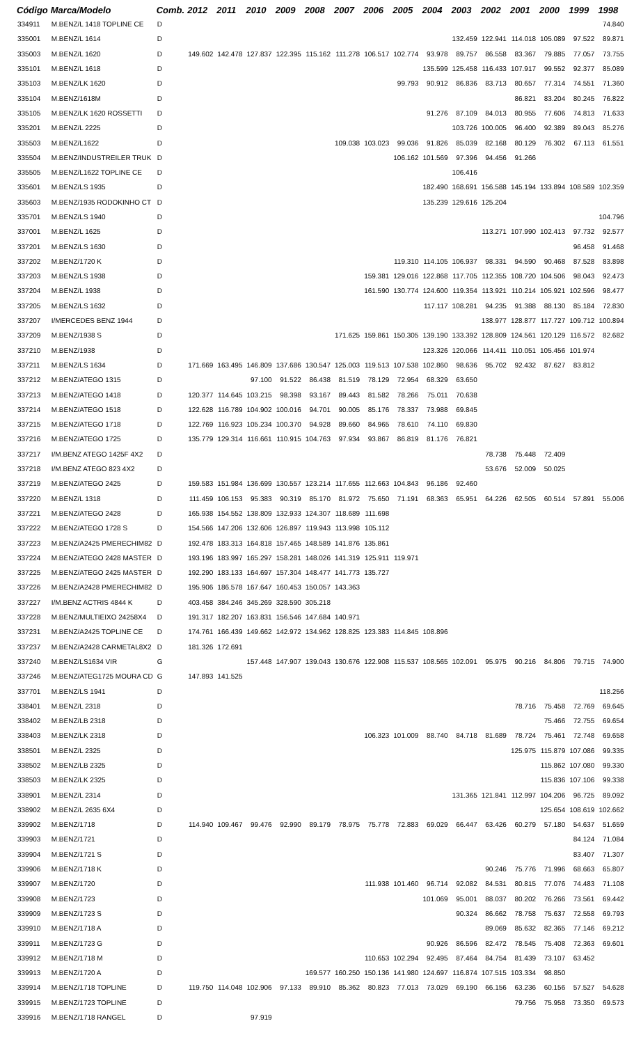| Código | Marca/Modelo | Comb. | 2012 | 2011 | 2010 | 2009 | 2008 | 2007 | 2006 | 2005 | 2004 | 2003 | 2002 | 2001 | 2000 | 1999 | 1998 |
| --- | --- | --- | --- | --- | --- | --- | --- | --- | --- | --- | --- | --- | --- | --- | --- | --- | --- |
| 334911 | M.BENZ/L 1418 TOPLINE CE | D | | | | | | | | | | | | | | | 74.840 |
| 335001 | M.BENZ/L 1614 | D | | | | | | | | | | 132.459 | 122.941 | 114.018 | 105.089 | 97.522 | 89.871 |
| 335003 | M.BENZ/L 1620 | D | 149.602 | 142.478 | 127.837 | 122.395 | 115.162 | 111.278 | 106.517 | 102.774 | 93.978 | 89.757 | 86.558 | 83.367 | 79.885 | 77.057 | 73.755 |
| 335101 | M.BENZ/L 1618 | D | | | | | | | | | 135.599 | 125.458 | 116.433 | 107.917 | 99.552 | 92.377 | 85.089 |
| 335103 | M.BENZ/LK 1620 | D | | | | | | | | 99.793 | 90.912 | 86.836 | 83.713 | 80.657 | 77.314 | 74.551 | 71.360 |
| 335104 | M.BENZ/1618M | D | | | | | | | | | | | | 86.821 | 83.204 | 80.245 | 76.822 |
| 335105 | M.BENZ/LK 1620 ROSSETTI | D | | | | | | | | | 91.276 | 87.109 | 84.013 | 80.955 | 77.606 | 74.813 | 71.633 |
| 335201 | M.BENZ/L 2225 | D | | | | | | | | | | 103.726 | 100.005 | 96.400 | 92.389 | 89.043 | 85.276 |
| 335503 | M.BENZ/L1622 | D | | | | | | 109.038 | 103.023 | 99.036 | 91.826 | 85.039 | 82.168 | 80.129 | 76.302 | 67.113 | 61.551 |
| 335504 | M.BENZ/INDUSTREILER TRUK | D | | | | | | | | 106.162 | 101.569 | 97.396 | 94.456 | 91.266 | | | |
| 335505 | M.BENZ/L1622 TOPLINE CE | D | | | | | | | | | | 106.416 | | | | | |
| 335601 | M.BENZ/LS 1935 | D | | | | | | | | | 182.490 | 168.691 | 156.588 | 145.194 | 133.894 | 108.589 | 102.359 |
| 335603 | M.BENZ/1935 RODOKINHO CT | D | | | | | | | | | 135.239 | 129.616 | 125.204 | | | | |
| 335701 | M.BENZ/LS 1940 | D | | | | | | | | | | | | | | | 104.796 |
| 337001 | M.BENZ/L 1625 | D | | | | | | | | | | | 113.271 | 107.990 | 102.413 | 97.732 | 92.577 |
| 337201 | M.BENZ/LS 1630 | D | | | | | | | | | | | | | | 96.458 | 91.468 |
| 337202 | M.BENZ/1720 K | D | | | | | | | | 119.310 | 114.105 | 106.937 | 98.331 | 94.590 | 90.468 | 87.528 | 83.898 |
| 337203 | M.BENZ/LS 1938 | D | | | | | | | 159.381 | 129.016 | 122.868 | 117.705 | 112.355 | 108.720 | 104.506 | 98.043 | 92.473 |
| 337204 | M.BENZ/L 1938 | D | | | | | | | 161.590 | 130.774 | 124.600 | 119.354 | 113.921 | 110.214 | 105.921 | 102.596 | 98.477 |
| 337205 | M.BENZ/LS 1632 | D | | | | | | | | | 117.117 | 108.281 | 94.235 | 91.388 | 88.130 | 85.184 | 72.830 |
| 337207 | I/MERCEDES BENZ 1944 | D | | | | | | | | | | | 138.977 | 128.877 | 117.727 | 109.712 | 100.894 |
| 337209 | M.BENZ/1938 S | D | | | | | | 171.625 | 159.861 | 150.305 | 139.190 | 133.392 | 128.809 | 124.561 | 120.129 | 116.572 | 82.682 |
| 337210 | M.BENZ/1938 | D | | | | | | | | | 123.326 | 120.066 | 114.411 | 110.051 | 105.456 | 101.974 | |
| 337211 | M.BENZ/LS 1634 | D | 171.669 | 163.495 | 146.809 | 137.686 | 130.547 | 125.003 | 119.513 | 107.538 | 102.860 | 98.636 | 95.702 | 92.432 | 87.627 | 83.812 | |
| 337212 | M.BENZ/ATEGO 1315 | D | | | 97.100 | 91.522 | 86.438 | 81.519 | 78.129 | 72.954 | 68.329 | 63.650 | | | | | |
| 337213 | M.BENZ/ATEGO 1418 | D | 120.377 | 114.645 | 103.215 | 98.398 | 93.167 | 89.443 | 81.582 | 78.266 | 75.011 | 70.638 | | | | | |
| 337214 | M.BENZ/ATEGO 1518 | D | 122.628 | 116.789 | 104.902 | 100.016 | 94.701 | 90.005 | 85.176 | 78.337 | 73.988 | 69.845 | | | | | |
| 337215 | M.BENZ/ATEGO 1718 | D | 122.769 | 116.923 | 105.234 | 100.370 | 94.928 | 89.660 | 84.965 | 78.610 | 74.110 | 69.830 | | | | | |
| 337216 | M.BENZ/ATEGO 1725 | D | 135.779 | 129.314 | 116.661 | 110.915 | 104.763 | 97.934 | 93.867 | 86.819 | 81.176 | 76.821 | | | | | |
| 337217 | I/M.BENZ ATEGO 1425F 4X2 | D | | | | | | | | | | | 78.738 | 75.448 | 72.409 | | |
| 337218 | I/M.BENZ ATEGO 823 4X2 | D | | | | | | | | | | | 53.676 | 52.009 | 50.025 | | |
| 337219 | M.BENZ/ATEGO 2425 | D | 159.583 | 151.984 | 136.699 | 130.557 | 123.214 | 117.655 | 112.663 | 104.843 | 96.186 | 92.460 | | | | | |
| 337220 | M.BENZ/L 1318 | D | 111.459 | 106.153 | 95.383 | 90.319 | 85.170 | 81.972 | 75.650 | 71.191 | 68.363 | 65.951 | 64.226 | 62.505 | 60.514 | 57.891 | 55.006 |
| 337221 | M.BENZ/ATEGO 2428 | D | 165.938 | 154.552 | 138.809 | 132.933 | 124.307 | 118.689 | 111.698 | | | | | | | | |
| 337222 | M.BENZ/ATEGO 1728 S | D | 154.566 | 147.206 | 132.606 | 126.897 | 119.943 | 113.998 | 105.112 | | | | | | | | |
| 337223 | M.BENZ/A2425 PMERECHIM82 | D | 192.478 | 183.313 | 164.818 | 157.465 | 148.589 | 141.876 | 135.861 | | | | | | | | |
| 337224 | M.BENZ/ATEGO 2428 MASTER | D | 193.196 | 183.997 | 165.297 | 158.281 | 148.026 | 141.319 | 125.911 | 119.971 | | | | | | | |
| 337225 | M.BENZ/ATEGO 2425 MASTER | D | 192.290 | 183.133 | 164.697 | 157.304 | 148.477 | 141.773 | 135.727 | | | | | | | | |
| 337226 | M.BENZ/A2428 PMERECHIM82 | D | 195.906 | 186.578 | 167.647 | 160.453 | 150.057 | 143.363 | | | | | | | | | |
| 337227 | I/M.BENZ ACTRIS 4844 K | D | 403.458 | 384.246 | 345.269 | 328.590 | 305.218 | | | | | | | | | | |
| 337228 | M.BENZ/MULTIEIXO 24258X4 | D | 191.317 | 182.207 | 163.831 | 156.546 | 147.684 | 140.971 | | | | | | | | | |
| 337231 | M.BENZ/A2425 TOPLINE CE | D | 174.761 | 166.439 | 149.662 | 142.972 | 134.962 | 128.825 | 123.383 | 114.845 | 108.896 | | | | | | |
| 337237 | M.BENZ/A2428 CARMETAL8X2 | D | 181.326 | 172.691 | | | | | | | | | | | | | |
| 337240 | M.BENZ/LS1634 VIR | G | | | 157.448 | 147.907 | 139.043 | 130.676 | 122.908 | 115.537 | 108.565 | 102.091 | 95.975 | 90.216 | 84.806 | 79.715 | 74.900 |
| 337246 | M.BENZ/ATEG1725 MOURA CD | G | 147.893 | 141.525 | | | | | | | | | | | | | |
| 337701 | M.BENZ/LS 1941 | D | | | | | | | | | | | | | | | 118.256 |
| 338401 | M.BENZ/L 2318 | D | | | | | | | | | | | | 78.716 | 75.458 | 72.769 | 69.645 |
| 338402 | M.BENZ/LB 2318 | D | | | | | | | | | | | | | 75.466 | 72.755 | 69.654 |
| 338403 | M.BENZ/LK 2318 | D | | | | | | | 106.323 | 101.009 | 88.740 | 84.718 | 81.689 | 78.724 | 75.461 | 72.748 | 69.658 |
| 338501 | M.BENZ/L 2325 | D | | | | | | | | | | | | 125.975 | 115.879 | 107.086 | 99.335 |
| 338502 | M.BENZ/LB 2325 | D | | | | | | | | | | | | | 115.862 | 107.080 | 99.330 |
| 338503 | M.BENZ/LK 2325 | D | | | | | | | | | | | | | 115.836 | 107.106 | 99.338 |
| 338901 | M.BENZ/L 2314 | D | | | | | | | | | | 131.365 | 121.841 | 112.997 | 104.206 | 96.725 | 89.092 |
| 338902 | M.BENZ/L 2635 6X4 | D | | | | | | | | | | | | | 125.654 | 108.619 | 102.662 |
| 339902 | M.BENZ/1718 | D | 114.940 | 109.467 | 99.476 | 92.990 | 89.179 | 78.975 | 75.778 | 72.883 | 69.029 | 66.447 | 63.426 | 60.279 | 57.180 | 54.637 | 51.659 |
| 339903 | M.BENZ/1721 | D | | | | | | | | | | | | | | 84.124 | 71.084 |
| 339904 | M.BENZ/1721 S | D | | | | | | | | | | | | | | 83.407 | 71.307 |
| 339906 | M.BENZ/1718 K | D | | | | | | | | | | | 90.246 | 75.776 | 71.996 | 68.663 | 65.807 |
| 339907 | M.BENZ/1720 | D | | | | | | | 111.938 | 101.460 | 96.714 | 92.082 | 84.531 | 80.815 | 77.076 | 74.483 | 71.108 |
| 339908 | M.BENZ/1723 | D | | | | | | | | | 101.069 | 95.001 | 88.037 | 80.202 | 76.266 | 73.561 | 69.442 |
| 339909 | M.BENZ/1723 S | D | | | | | | | | | | 90.324 | 86.662 | 78.758 | 75.637 | 72.558 | 69.793 |
| 339910 | M.BENZ/1718 A | D | | | | | | | | | | | 89.069 | 85.632 | 82.365 | 77.146 | 69.212 |
| 339911 | M.BENZ/1723 G | D | | | | | | | | | 90.926 | 86.596 | 82.472 | 78.545 | 75.408 | 72.363 | 69.601 |
| 339912 | M.BENZ/1718 M | D | | | | | | | 110.653 | 102.294 | 92.495 | 87.464 | 84.754 | 81.439 | 73.107 | 63.452 | |
| 339913 | M.BENZ/1720 A | D | | | | | 169.577 | 160.250 | 150.136 | 141.980 | 124.697 | 116.874 | 107.515 | 103.334 | 98.850 | | |
| 339914 | M.BENZ/1718 TOPLINE | D | 119.750 | 114.048 | 102.906 | 97.133 | 89.910 | 85.362 | 80.823 | 77.013 | 73.029 | 69.190 | 66.156 | 63.236 | 60.156 | 57.527 | 54.628 |
| 339915 | M.BENZ/1723 TOPLINE | D | | | | | | | | | | | | 79.756 | 75.958 | 73.350 | 69.573 |
| 339916 | M.BENZ/1718 RANGEL | D | | | 97.919 | | | | | | | | | | | | |